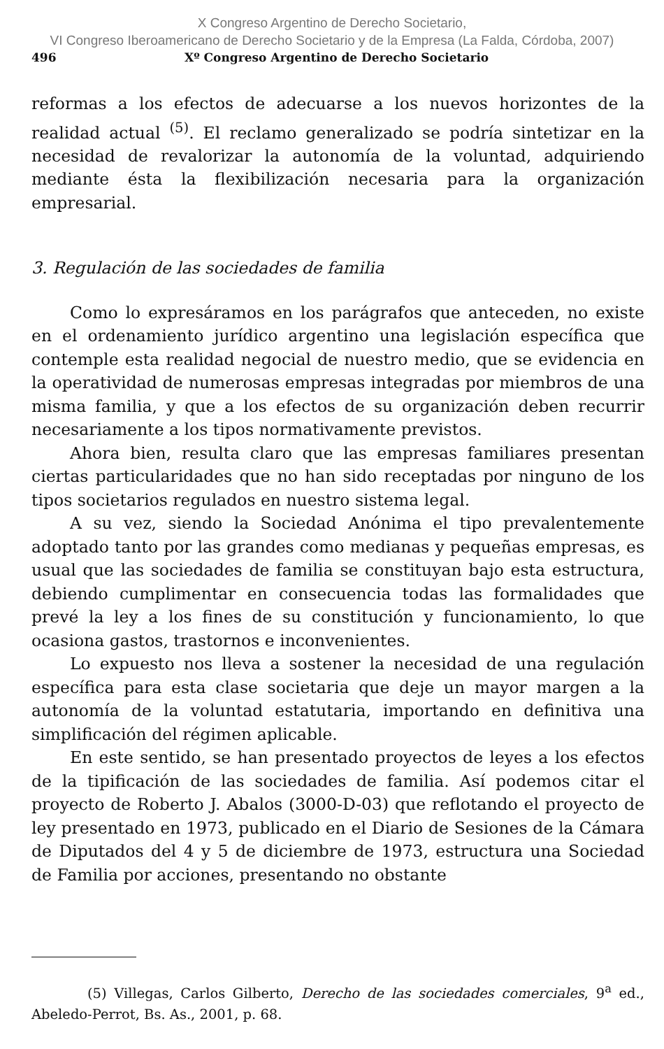X Congreso Argentino de Derecho Societario,
VI Congreso Iberoamericano de Derecho Societario y de la Empresa (La Falda, Córdoba, 2007)
496 Xº Congreso Argentino de Derecho Societario
reformas a los efectos de adecuarse a los nuevos horizontes de la realidad actual <sup>(5)</sup>. El reclamo generalizado se podría sintetizar en la necesidad de revalorizar la autonomía de la voluntad, adquiriendo mediante ésta la flexibilización necesaria para la organización empresarial.
3. Regulación de las sociedades de familia
Como lo expresáramos en los parágrafos que anteceden, no existe en el ordenamiento jurídico argentino una legislación específica que contemple esta realidad negocial de nuestro medio, que se evidencia en la operatividad de numerosas empresas integradas por miembros de una misma familia, y que a los efectos de su organización deben recurrir necesariamente a los tipos normativamente previstos.
Ahora bien, resulta claro que las empresas familiares presentan ciertas particularidades que no han sido receptadas por ninguno de los tipos societarios regulados en nuestro sistema legal.
A su vez, siendo la Sociedad Anónima el tipo prevalentemente adoptado tanto por las grandes como medianas y pequeñas empresas, es usual que las sociedades de familia se constituyan bajo esta estructura, debiendo cumplimentar en consecuencia todas las formalidades que prevé la ley a los fines de su constitución y funcionamiento, lo que ocasiona gastos, trastornos e inconvenientes.
Lo expuesto nos lleva a sostener la necesidad de una regulación específica para esta clase societaria que deje un mayor margen a la autonomía de la voluntad estatutaria, importando en definitiva una simplificación del régimen aplicable.
En este sentido, se han presentado proyectos de leyes a los efectos de la tipificación de las sociedades de familia. Así podemos citar el proyecto de Roberto J. Abalos (3000-D-03) que reflotando el proyecto de ley presentado en 1973, publicado en el Diario de Sesiones de la Cámara de Diputados del 4 y 5 de diciembre de 1973, estructura una Sociedad de Familia por acciones, presentando no obstante
(5) Villegas, Carlos Gilberto, Derecho de las sociedades comerciales, 9<sup>a</sup> ed., Abeledo-Perrot, Bs. As., 2001, p. 68.